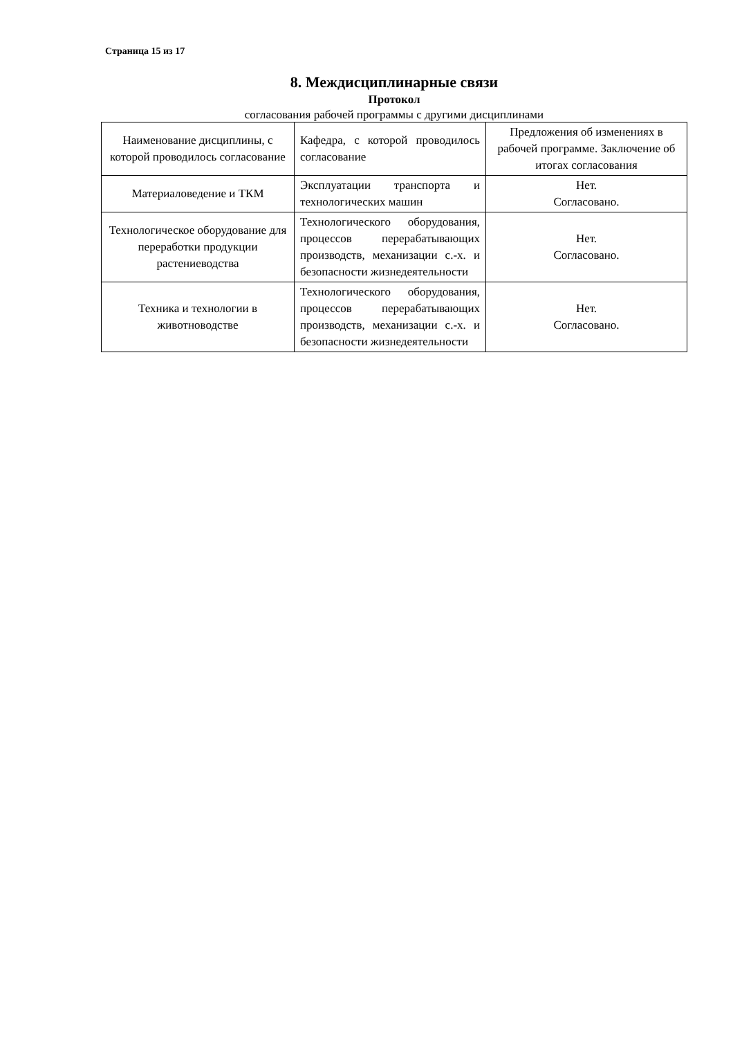Страница 15 из 17
8. Междисциплинарные связи
Протокол
согласования рабочей программы с другими дисциплинами
| Наименование дисциплины, с которой проводилось согласование | Кафедра, с которой проводилось согласование | Предложения об изменениях в рабочей программе. Заключение об итогах согласования |
| Материаловедение и ТКМ | Эксплуатации транспорта и технологических машин | Нет. Согласовано. |
| Технологическое оборудование для переработки продукции растениеводства | Технологического оборудования, процессов перерабатывающих производств, механизации с.-х. и безопасности жизнедеятельности | Нет. Согласовано. |
| Техника и технологии в животноводстве | Технологического оборудования, процессов перерабатывающих производств, механизации с.-х. и безопасности жизнедеятельности | Нет. Согласовано. |